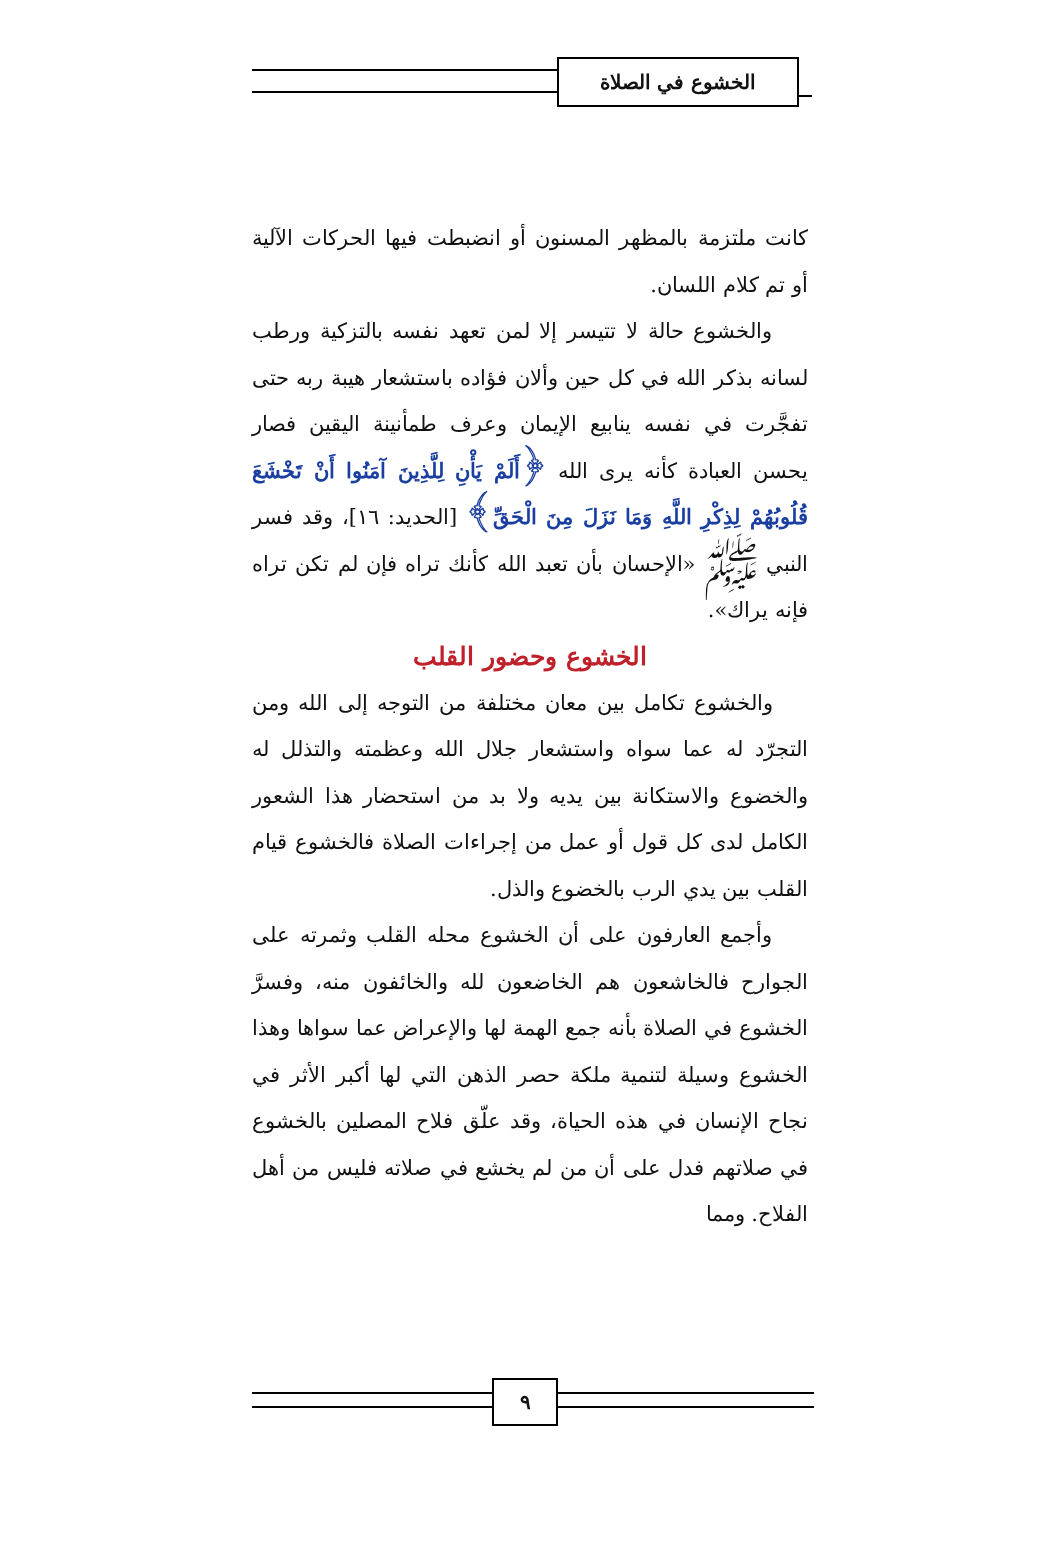الخشوع في الصلاة
كانت ملتزمة بالمظهر المسنون أو انضبطت فيها الحركات الآلية أو تم كلام اللسان.
والخشوع حالة لا تتيسر إلا لمن تعهد نفسه بالتزكية ورطب لسانه بذكر الله في كل حين وألان فؤاده باستشعار هيبة ربه حتى تفجَّرت في نفسه ينابيع الإيمان وعرف طمأنينة اليقين فصار يحسن العبادة كأنه يرى الله ﴿أَلَمْ يَأْنِ لِلَّذِينَ آمَنُوا أَنْ تَخْشَعَ قُلُوبُهُمْ لِذِكْرِ اللَّهِ وَمَا نَزَلَ مِنَ الْحَقِّ﴾ [الحديد: ١٦]، وقد فسر النبي ﷺ «الإحسان بأن تعبد الله كأنك تراه فإن لم تكن تراه فإنه يراك».
الخشوع وحضور القلب
والخشوع تكامل بين معان مختلفة من التوجه إلى الله ومن التجرّد له عما سواه واستشعار جلال الله وعظمته والتذلل له والخضوع والاستكانة بين يديه ولا بد من استحضار هذا الشعور الكامل لدى كل قول أو عمل من إجراءات الصلاة فالخشوع قيام القلب بين يدي الرب بالخضوع والذل.
وأجمع العارفون على أن الخشوع محله القلب وثمرته على الجوارح فالخاشعون هم الخاضعون لله والخائفون منه، وفسرَّ الخشوع في الصلاة بأنه جمع الهمة لها والإعراض عما سواها وهذا الخشوع وسيلة لتنمية ملكة حصر الذهن التي لها أكبر الأثر في نجاح الإنسان في هذه الحياة، وقد علّق فلاح المصلين بالخشوع في صلاتهم فدل على أن من لم يخشع في صلاته فليس من أهل الفلاح. ومما
٩